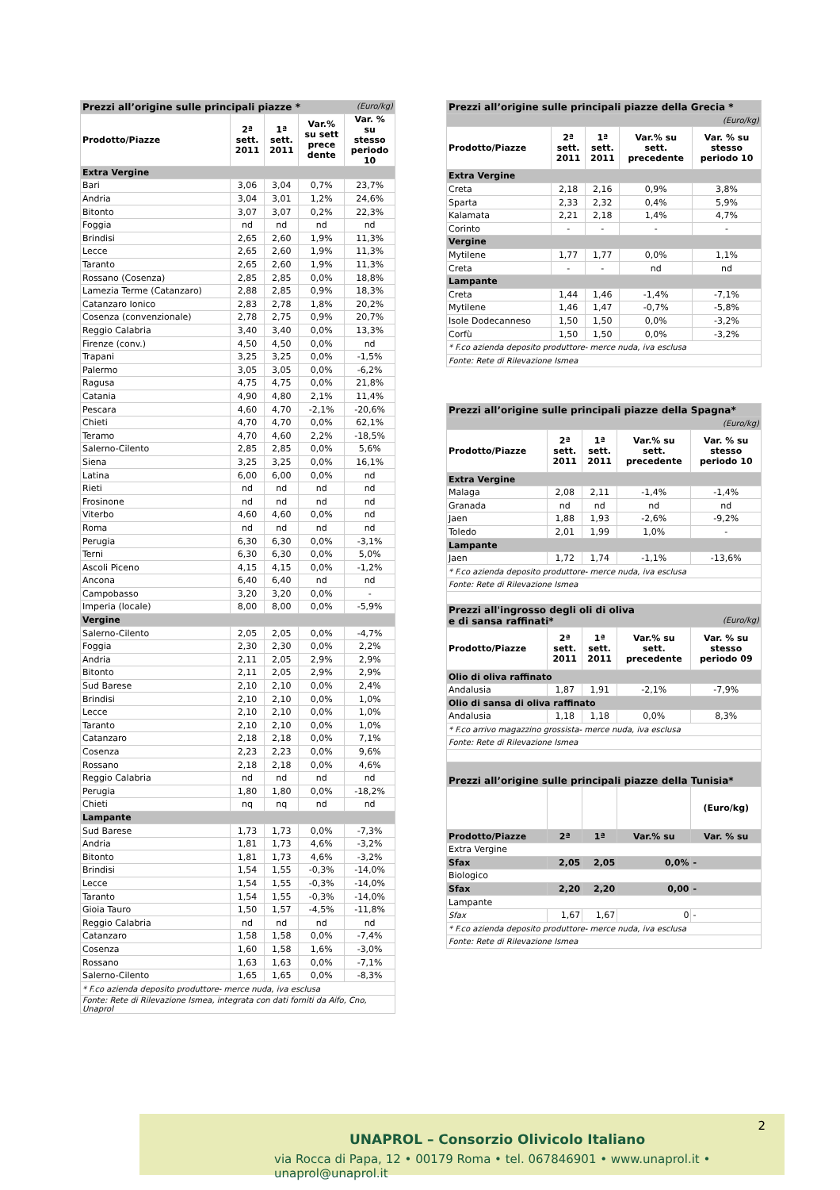| Prezzi all’origine sulle principali piazze * (Euro/kg) | | | | |
| Prodotto/Piazze | 2ª sett. 2011 | 1ª sett. 2011 | Var.% su sett prece dente | Var. % su stesso periodo 10 |
| Extra Vergine | | | | |
| Bari | 3,06 | 3,04 | 0,7% | 23,7% |
| Andria | 3,04 | 3,01 | 1,2% | 24,6% |
| Bitonto | 3,07 | 3,07 | 0,2% | 22,3% |
| Foggia | nd | nd | nd | nd |
| Brindisi | 2,65 | 2,60 | 1,9% | 11,3% |
| Lecce | 2,65 | 2,60 | 1,9% | 11,3% |
| Taranto | 2,65 | 2,60 | 1,9% | 11,3% |
| Rossano (Cosenza) | 2,85 | 2,85 | 0,0% | 18,8% |
| Lamezia Terme (Catanzaro) | 2,88 | 2,85 | 0,9% | 18,3% |
| Catanzaro Ionico | 2,83 | 2,78 | 1,8% | 20,2% |
| Cosenza (convenzionale) | 2,78 | 2,75 | 0,9% | 20,7% |
| Reggio Calabria | 3,40 | 3,40 | 0,0% | 13,3% |
| Firenze (conv.) | 4,50 | 4,50 | 0,0% | nd |
| Trapani | 3,25 | 3,25 | 0,0% | -1,5% |
| Palermo | 3,05 | 3,05 | 0,0% | -6,2% |
| Ragusa | 4,75 | 4,75 | 0,0% | 21,8% |
| Catania | 4,90 | 4,80 | 2,1% | 11,4% |
| Pescara | 4,60 | 4,70 | -2,1% | -20,6% |
| Chieti | 4,70 | 4,70 | 0,0% | 62,1% |
| Teramo | 4,70 | 4,60 | 2,2% | -18,5% |
| Salerno-Cilento | 2,85 | 2,85 | 0,0% | 5,6% |
| Siena | 3,25 | 3,25 | 0,0% | 16,1% |
| Latina | 6,00 | 6,00 | 0,0% | nd |
| Rieti | nd | nd | nd | nd |
| Frosinone | nd | nd | nd | nd |
| Viterbo | 4,60 | 4,60 | 0,0% | nd |
| Roma | nd | nd | nd | nd |
| Perugia | 6,30 | 6,30 | 0,0% | -3,1% |
| Terni | 6,30 | 6,30 | 0,0% | 5,0% |
| Ascoli Piceno | 4,15 | 4,15 | 0,0% | -1,2% |
| Ancona | 6,40 | 6,40 | nd | nd |
| Campobasso | 3,20 | 3,20 | 0,0% | - |
| Imperia (locale) | 8,00 | 8,00 | 0,0% | -5,9% |
| Vergine | | | | |
| Salerno-Cilento | 2,05 | 2,05 | 0,0% | -4,7% |
| Foggia | 2,30 | 2,30 | 0,0% | 2,2% |
| Andria | 2,11 | 2,05 | 2,9% | 2,9% |
| Bitonto | 2,11 | 2,05 | 2,9% | 2,9% |
| Sud Barese | 2,10 | 2,10 | 0,0% | 2,4% |
| Brindisi | 2,10 | 2,10 | 0,0% | 1,0% |
| Lecce | 2,10 | 2,10 | 0,0% | 1,0% |
| Taranto | 2,10 | 2,10 | 0,0% | 1,0% |
| Catanzaro | 2,18 | 2,18 | 0,0% | 7,1% |
| Cosenza | 2,23 | 2,23 | 0,0% | 9,6% |
| Rossano | 2,18 | 2,18 | 0,0% | 4,6% |
| Reggio Calabria | nd | nd | nd | nd |
| Perugia | 1,80 | 1,80 | 0,0% | -18,2% |
| Chieti | nq | nq | nd | nd |
| Lampante | | | | |
| Sud Barese | 1,73 | 1,73 | 0,0% | -7,3% |
| Andria | 1,81 | 1,73 | 4,6% | -3,2% |
| Bitonto | 1,81 | 1,73 | 4,6% | -3,2% |
| Brindisi | 1,54 | 1,55 | -0,3% | -14,0% |
| Lecce | 1,54 | 1,55 | -0,3% | -14,0% |
| Taranto | 1,54 | 1,55 | -0,3% | -14,0% |
| Gioia Tauro | 1,50 | 1,57 | -4,5% | -11,8% |
| Reggio Calabria | nd | nd | nd | nd |
| Catanzaro | 1,58 | 1,58 | 0,0% | -7,4% |
| Cosenza | 1,60 | 1,58 | 1,6% | -3,0% |
| Rossano | 1,63 | 1,63 | 0,0% | -7,1% |
| Salerno-Cilento | 1,65 | 1,65 | 0,0% | -8,3% |
| * F.co azienda deposito produttore- merce nuda, iva esclusa | | | | |
| Fonte: Rete di Rilevazione Ismea, integrata con dati forniti da Aifo, Cno, Unaprol | | | | |
| Prezzi all’origine sulle principali piazze della Grecia * | | | | |
| (Euro/kg) | | | | |
| Prodotto/Piazze | 2ª sett. 2011 | 1ª sett. 2011 | Var.% su sett. precedente | Var. % su stesso periodo 10 |
| Extra Vergine | | | | |
| Creta | 2,18 | 2,16 | 0,9% | 3,8% |
| Sparta | 2,33 | 2,32 | 0,4% | 5,9% |
| Kalamata | 2,21 | 2,18 | 1,4% | 4,7% |
| Corinto | - | - | - | - |
| Vergine | | | | |
| Mytilene | 1,77 | 1,77 | 0,0% | 1,1% |
| Creta | - | - | nd | nd |
| Lampante | | | | |
| Creta | 1,44 | 1,46 | -1,4% | -7,1% |
| Mytilene | 1,46 | 1,47 | -0,7% | -5,8% |
| Isole Dodecanneso | 1,50 | 1,50 | 0,0% | -3,2% |
| Corfù | 1,50 | 1,50 | 0,0% | -3,2% |
| * F.co azienda deposito produttore- merce nuda, iva esclusa | | | | |
| Fonte: Rete di Rilevazione Ismea | | | | |
| Prezzi all’origine sulle principali piazze della Spagna* | | | | |
| (Euro/kg) | | | | |
| Prodotto/Piazze | 2ª sett. 2011 | 1ª sett. 2011 | Var.% su sett. precedente | Var. % su stesso periodo 10 |
| Extra Vergine | | | | |
| Malaga | 2,08 | 2,11 | -1,4% | -1,4% |
| Granada | nd | nd | nd | nd |
| Jaen | 1,88 | 1,93 | -2,6% | -9,2% |
| Toledo | 2,01 | 1,99 | 1,0% | - |
| Lampante | | | | |
| Jaen | 1,72 | 1,74 | -1,1% | -13,6% |
| * F.co azienda deposito produttore- merce nuda, iva esclusa | | | | |
| Fonte: Rete di Rilevazione Ismea | | | | |
| Prezzi all'ingrosso degli oli di oliva e di sansa raffinati* (Euro/kg) | | | | |
| Prodotto/Piazze | 2ª sett. 2011 | 1ª sett. 2011 | Var.% su sett. precedente | Var. % su stesso periodo 09 |
| Olio di oliva raffinato | | | | |
| Andalusia | 1,87 | 1,91 | -2,1% | -7,9% |
| Olio di sansa di oliva raffinato | | | | |
| Andalusia | 1,18 | 1,18 | 0,0% | 8,3% |
| * F.co arrivo magazzino grossista- merce nuda, iva esclusa | | | | |
| Fonte: Rete di Rilevazione Ismea | | | | |
| Prezzi all’origine sulle principali piazze della Tunisia* | | | | |
| | | | | (Euro/kg) |
| Prodotto/Piazze | 2ª | 1ª | Var.% su | Var. % su |
| Extra Vergine | | | | |
| Sfax | 2,05 | 2,05 | 0,0% | - |
| Biologico | | | | |
| Sfax | 2,20 | 2,20 | 0,00 | - |
| Lampante | | | | |
| Sfax | 1,67 | 1,67 | 0 | - |
| * F.co azienda deposito produttore- merce nuda, iva esclusa | | | | |
| Fonte: Rete di Rilevazione Ismea | | | | |
2
UNAPROL – Consorzio Olivicolo Italiano
via Rocca di Papa, 12 • 00179 Roma • tel. 067846901 • www.unaprol.it • unaprol@unaprol.it